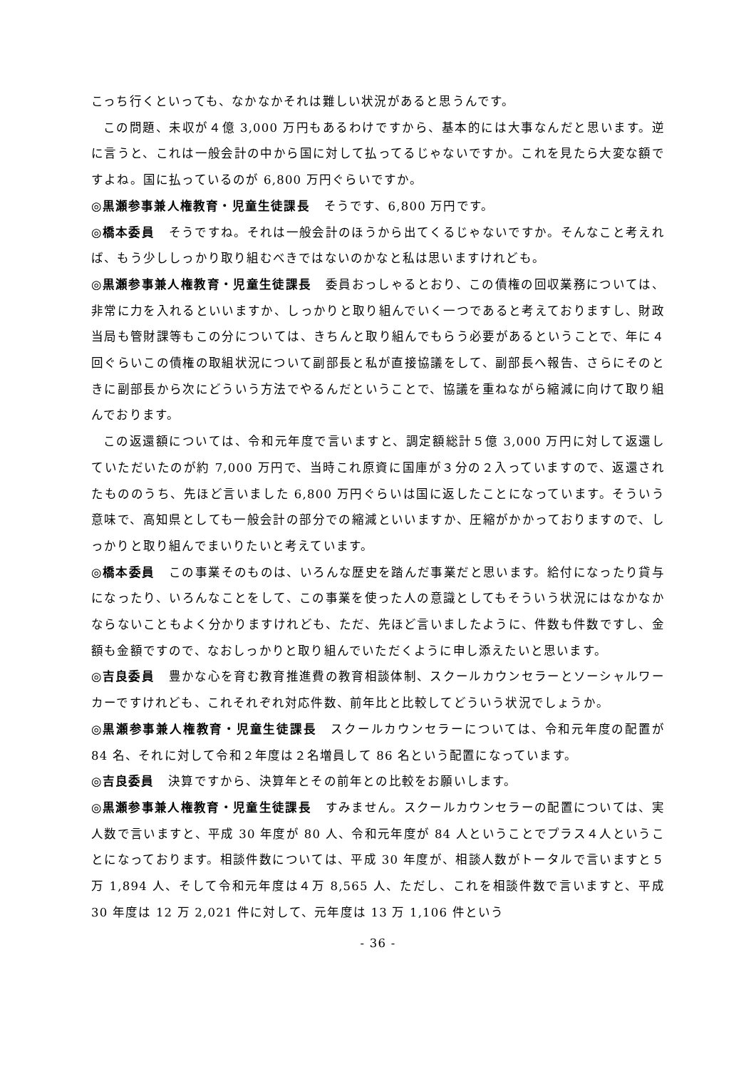こっち行くといっても、なかなかそれは難しい状況があると思うんです。
この問題、未収が４億 3,000 万円もあるわけですから、基本的には大事なんだと思います。逆に言うと、これは一般会計の中から国に対して払ってるじゃないですか。これを見たら大変な額ですよね。国に払っているのが 6,800 万円ぐらいですか。
◎黒瀬参事兼人権教育・児童生徒課長 そうです、6,800 万円です。
◎橋本委員 そうですね。それは一般会計のほうから出てくるじゃないですか。そんなこと考えれば、もう少ししっかり取り組むべきではないのかなと私は思いますけれども。
◎黒瀬参事兼人権教育・児童生徒課長 委員おっしゃるとおり、この債権の回収業務については、非常に力を入れるといいますか、しっかりと取り組んでいく一つであると考えておりますし、財政当局も管財課等もこの分については、きちんと取り組んでもらう必要があるということで、年に４回ぐらいこの債権の取組状況について副部長と私が直接協議をして、副部長へ報告、さらにそのときに副部長から次にどういう方法でやるんだということで、協議を重ねながら縮減に向けて取り組んでおります。
この返還額については、令和元年度で言いますと、調定額総計５億 3,000 万円に対して返還していただいたのが約 7,000 万円で、当時これ原資に国庫が３分の２入っていますので、返還されたもののうち、先ほど言いました 6,800 万円ぐらいは国に返したことになっています。そういう意味で、高知県としても一般会計の部分での縮減といいますか、圧縮がかかっておりますので、しっかりと取り組んでまいりたいと考えています。
◎橋本委員 この事業そのものは、いろんな歴史を踏んだ事業だと思います。給付になったり貸与になったり、いろんなことをして、この事業を使った人の意識としてもそういう状況にはなかなかならないこともよく分かりますけれども、ただ、先ほど言いましたように、件数も件数ですし、金額も金額ですので、なおしっかりと取り組んでいただくように申し添えたいと思います。
◎吉良委員 豊かな心を育む教育推進費の教育相談体制、スクールカウンセラーとソーシャルワーカーですけれども、これそれぞれ対応件数、前年比と比較してどういう状況でしょうか。
◎黒瀬参事兼人権教育・児童生徒課長 スクールカウンセラーについては、令和元年度の配置が 84 名、それに対して令和２年度は２名増員して 86 名という配置になっています。
◎吉良委員 決算ですから、決算年とその前年との比較をお願いします。
◎黒瀬参事兼人権教育・児童生徒課長 すみません。スクールカウンセラーの配置については、実人数で言いますと、平成 30 年度が 80 人、令和元年度が 84 人ということでプラス４人ということになっております。相談件数については、平成 30 年度が、相談人数がトータルで言いますと５万 1,894 人、そして令和元年度は４万 8,565 人、ただし、これを相談件数で言いますと、平成 30 年度は 12 万 2,021 件に対して、元年度は 13 万 1,106 件という
- 36 -